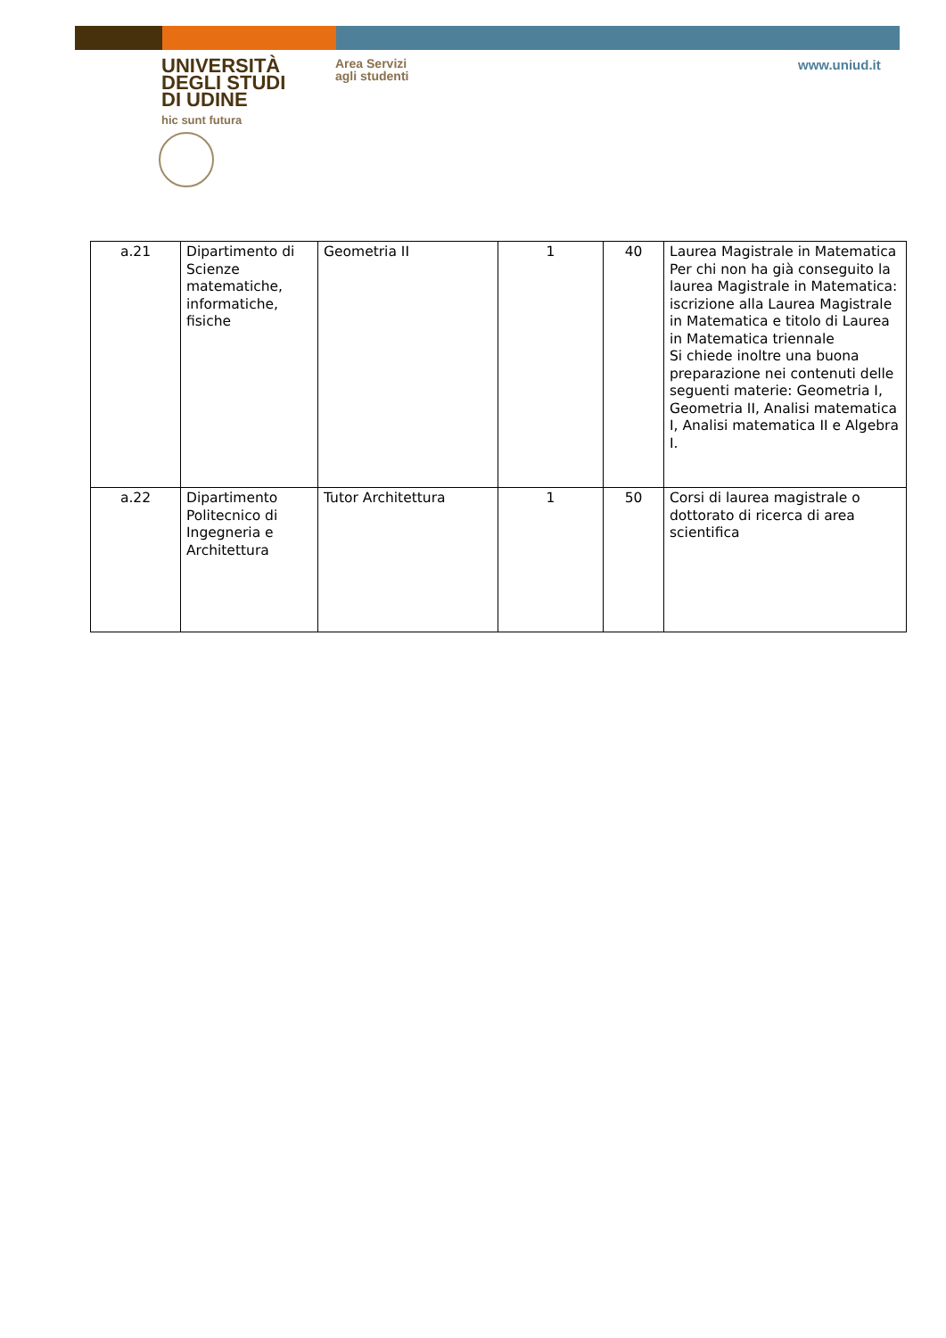UNIVERSITÀ
DEGLI STUDI
DI UDINE
hic sunt futura
Area Servizi
agli studenti
www.uniud.it
| a.21 | Dipartimento di Scienze matematiche, informatiche, fisiche | Geometria II | 1 | 40 | Laurea Magistrale in Matematica Per chi non ha già conseguito la laurea Magistrale in Matematica: iscrizione alla Laurea Magistrale in Matematica e titolo di Laurea in Matematica triennale Si chiede inoltre una buona preparazione nei contenuti delle seguenti materie: Geometria I, Geometria II, Analisi matematica I, Analisi matematica II e Algebra I. |
| a.22 | Dipartimento Politecnico di Ingegneria e Architettura | Tutor Architettura | 1 | 50 | Corsi di laurea magistrale o dottorato di ricerca di area scientifica |